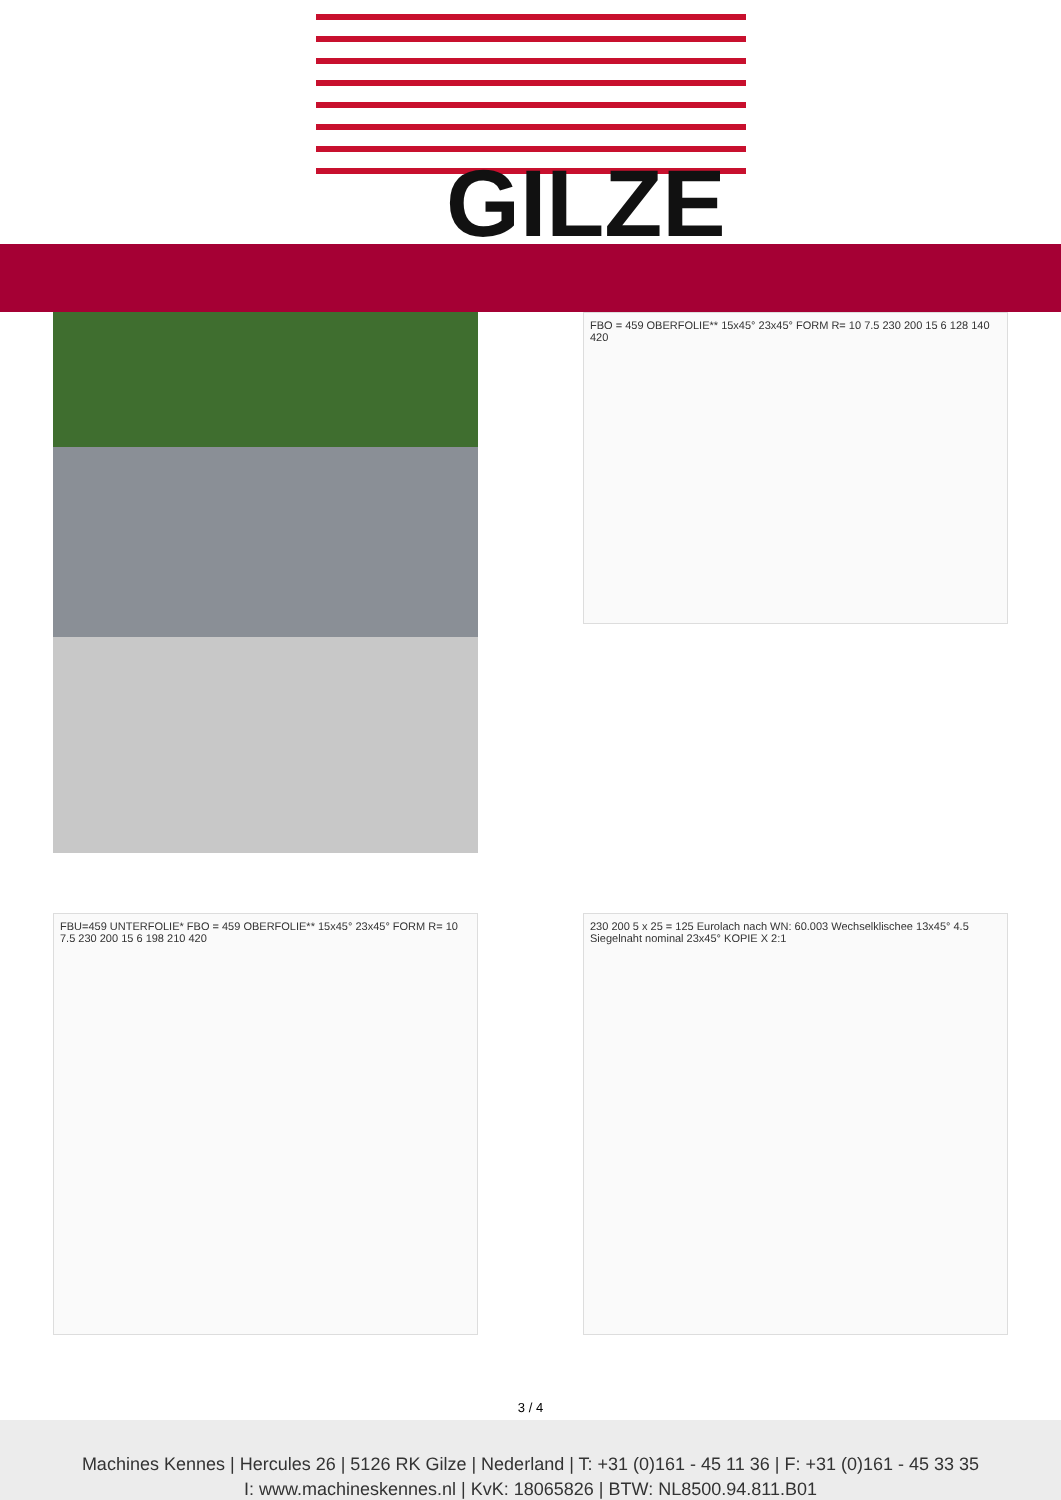GILZE
FBO = 459 OBERFOLIE** 15x45° 23x45° FORM R= 10 7.5 230 200 15 6 128 140 420
FBU=459 UNTERFOLIE* FBO = 459 OBERFOLIE** 15x45° 23x45° FORM R= 10 7.5 230 200 15 6 198 210 420
230 200 5 x 25 = 125 Eurolach nach WN: 60.003 Wechselklischee 13x45° 4.5 Siegelnaht nominal 23x45° KOPIE X 2:1
3 / 4
Machines Kennes | Hercules 26 | 5126 RK Gilze | Nederland | T: +31 (0)161 - 45 11 36 | F: +31 (0)161 - 45 33 35
I: www.machineskennes.nl | KvK: 18065826 | BTW: NL8500.94.811.B01